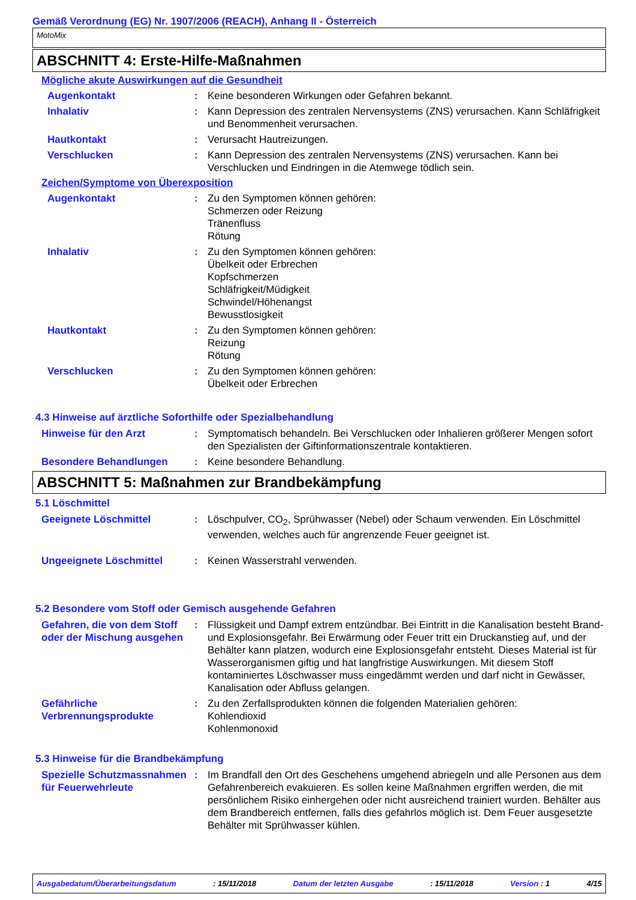Gemäß Verordnung (EG) Nr. 1907/2006 (REACH), Anhang II - Österreich
MotoMix
ABSCHNITT 4: Erste-Hilfe-Maßnahmen
Mögliche akute Auswirkungen auf die Gesundheit
Augenkontakt : Keine besonderen Wirkungen oder Gefahren bekannt.
Inhalativ : Kann Depression des zentralen Nervensystems (ZNS) verursachen. Kann Schläfrigkeit und Benommenheit verursachen.
Hautkontakt : Verursacht Hautreizungen.
Verschlucken : Kann Depression des zentralen Nervensystems (ZNS) verursachen. Kann bei Verschlucken und Eindringen in die Atemwege tödlich sein.
Zeichen/Symptome von Überexposition
Augenkontakt : Zu den Symptomen können gehören:
Schmerzen oder Reizung
Tränenfluss
Rötung
Inhalativ : Zu den Symptomen können gehören:
Übelkeit oder Erbrechen
Kopfschmerzen
Schläfrigkeit/Müdigkeit
Schwindel/Höhenangst
Bewusstlosigkeit
Hautkontakt : Zu den Symptomen können gehören:
Reizung
Rötung
Verschlucken : Zu den Symptomen können gehören:
Übelkeit oder Erbrechen
4.3 Hinweise auf ärztliche Soforthilfe oder Spezialbehandlung
Hinweise für den Arzt : Symptomatisch behandeln. Bei Verschlucken oder Inhalieren größerer Mengen sofort den Spezialisten der Giftinformationszentrale kontaktieren.
Besondere Behandlungen : Keine besondere Behandlung.
ABSCHNITT 5: Maßnahmen zur Brandbekämpfung
5.1 Löschmittel
Geeignete Löschmittel : Löschpulver, CO<sub>2</sub>, Sprühwasser (Nebel) oder Schaum verwenden. Ein Löschmittel verwenden, welches auch für angrenzende Feuer geeignet ist.
Ungeeignete Löschmittel : Keinen Wasserstrahl verwenden.
5.2 Besondere vom Stoff oder Gemisch ausgehende Gefahren
Gefahren, die von dem Stoff oder der Mischung ausgehen
: Flüssigkeit und Dampf extrem entzündbar. Bei Eintritt in die Kanalisation besteht Brand- und Explosionsgefahr. Bei Erwärmung oder Feuer tritt ein Druckanstieg auf, und der Behälter kann platzen, wodurch eine Explosionsgefahr entsteht. Dieses Material ist für Wasserorganismen giftig und hat langfristige Auswirkungen. Mit diesem Stoff kontaminiertes Löschwasser muss eingedämmt werden und darf nicht in Gewässer, Kanalisation oder Abfluss gelangen.
Gefährliche Verbrennungsprodukte
: Zu den Zerfallsprodukten können die folgenden Materialien gehören:
Kohlendioxid
Kohlenmonoxid
5.3 Hinweise für die Brandbekämpfung
Spezielle Schutzmassnahmen für Feuerwehrleute
: Im Brandfall den Ort des Geschehens umgehend abriegeln und alle Personen aus dem Gefahrenbereich evakuieren. Es sollen keine Maßnahmen ergriffen werden, die mit persönlichem Risiko einhergehen oder nicht ausreichend trainiert wurden. Behälter aus dem Brandbereich entfernen, falls dies gefahrlos möglich ist. Dem Feuer ausgesetzte Behälter mit Sprühwasser kühlen.
Ausgabedatum/Überarbeitungsdatum: 15/11/2018 Datum der letzten Ausgabe: 15/11/2018 Version : 1 4/15